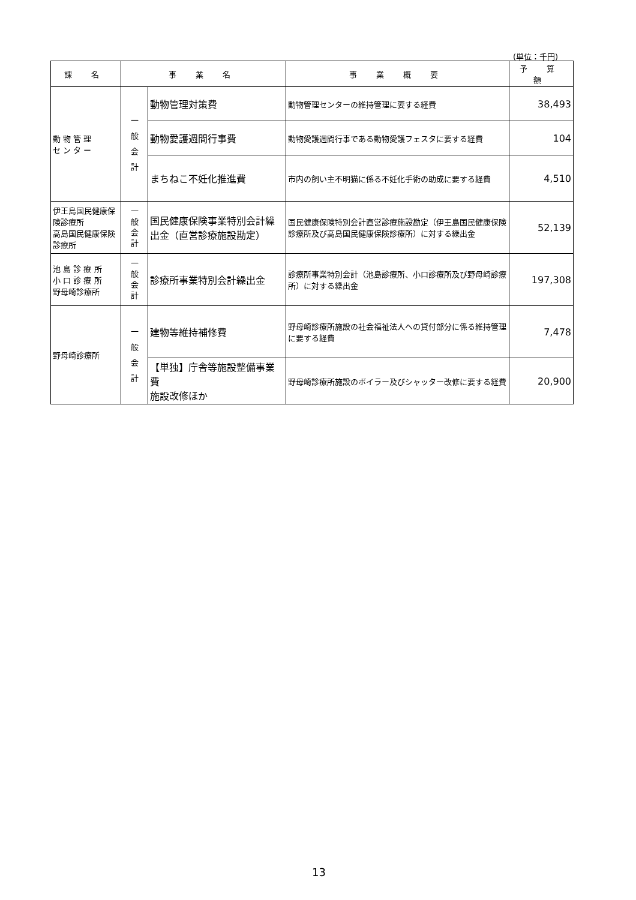(単位：千円)
| 課 名 | 事 業 名 | | 事 業 概 要 | 予 算 額 |
| --- | --- | --- | --- | --- |
| 動 物 管 理 セ ン タ ー | 一 般 会 計 | 動物管理対策費 | 動物管理センターの維持管理に要する経費 | 38,493 |
| | | 動物愛護週間行事費 | 動物愛護週間行事である動物愛護フェスタに要する経費 | 104 |
| | | まちねこ不妊化推進費 | 市内の飼い主不明猫に係る不妊化手術の助成に要する経費 | 4,510 |
| 伊王島国民健康保険診療所 高島国民健康保険診療所 | 一 般 会 計 | 国民健康保険事業特別会計繰出金（直営診療施設勘定） | 国民健康保険特別会計直営診療施設勘定（伊王島国民健康保険診療所及び高島国民健康保険診療所）に対する繰出金 | 52,139 |
| 池 島 診 療 所 小 口 診 療 所 野母崎診療所 | 一 般 会 計 | 診療所事業特別会計繰出金 | 診療所事業特別会計（池島診療所、小口診療所及び野母崎診療所）に対する繰出金 | 197,308 |
| 野母崎診療所 | 一 般 会 計 | 建物等維持補修費 | 野母崎診療所施設の社会福祉法人への貸付部分に係る維持管理に要する経費 | 7,478 |
| | | 【単独】庁舎等施設整備事業費 施設改修ほか | 野母崎診療所施設のボイラー及びシャッター改修に要する経費 | 20,900 |
13